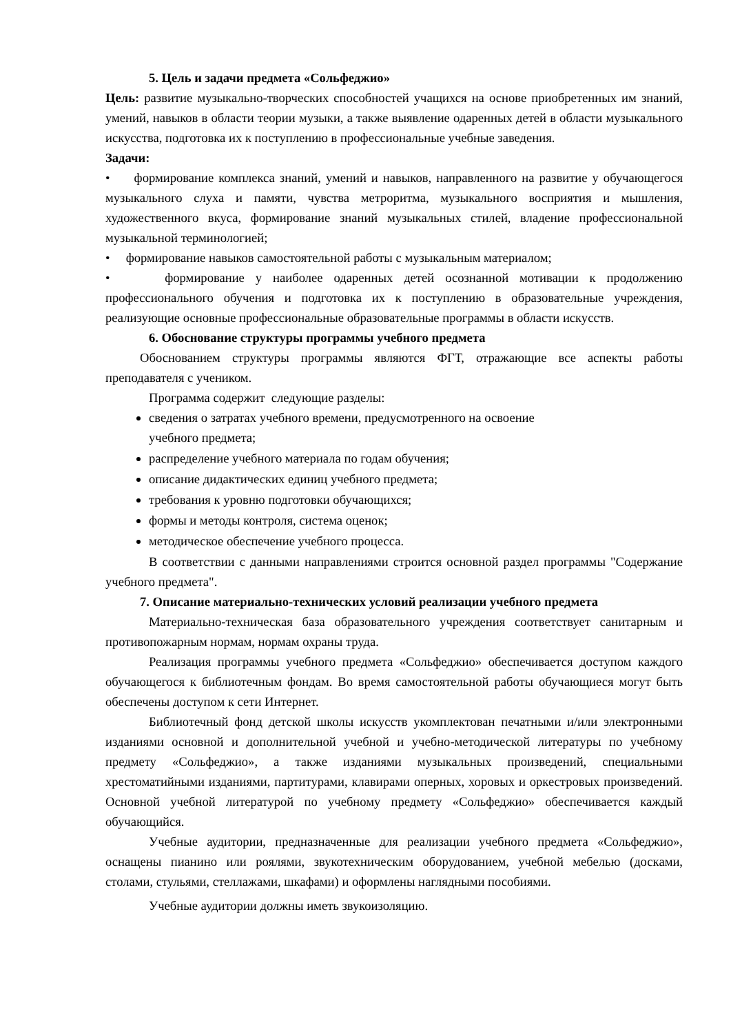5. Цель и задачи предмета «Сольфеджио»
Цель: развитие музыкально-творческих способностей учащихся на основе приобретенных им знаний, умений, навыков в области теории музыки, а также выявление одаренных детей в области музыкального искусства, подготовка их к поступлению в профессиональные учебные заведения.
Задачи:
• формирование комплекса знаний, умений и навыков, направленного на развитие у обучающегося музыкального слуха и памяти, чувства метроритма, музыкального восприятия и мышления, художественного вкуса, формирование знаний музыкальных стилей, владение профессиональной музыкальной терминологией;
• формирование навыков самостоятельной работы с музыкальным материалом;
• формирование у наиболее одаренных детей осознанной мотивации к продолжению профессионального обучения и подготовка их к поступлению в образовательные учреждения, реализующие основные профессиональные образовательные программы в области искусств.
6. Обоснование структуры программы учебного предмета
Обоснованием структуры программы являются ФГТ, отражающие все аспекты работы преподавателя с учеником.
Программа содержит следующие разделы:
сведения о затратах учебного времени, предусмотренного на освоение
учебного предмета;
распределение учебного материала по годам обучения;
описание дидактических единиц учебного предмета;
требования к уровню подготовки обучающихся;
формы и методы контроля, система оценок;
методическое обеспечение учебного процесса.
В соответствии с данными направлениями строится основной раздел программы "Содержание учебного предмета".
7. Описание материально-технических условий реализации учебного предмета
Материально-техническая база образовательного учреждения соответствует санитарным и противопожарным нормам, нормам охраны труда.
Реализация программы учебного предмета «Сольфеджио» обеспечивается доступом каждого обучающегося к библиотечным фондам. Во время самостоятельной работы обучающиеся могут быть обеспечены доступом к сети Интернет.
Библиотечный фонд детской школы искусств укомплектован печатными и/или электронными изданиями основной и дополнительной учебной и учебно-методической литературы по учебному предмету «Сольфеджио», а также изданиями музыкальных произведений, специальными хрестоматийными изданиями, партитурами, клавирами оперных, хоровых и оркестровых произведений. Основной учебной литературой по учебному предмету «Сольфеджио» обеспечивается каждый обучающийся.
Учебные аудитории, предназначенные для реализации учебного предмета «Сольфеджио», оснащены пианино или роялями, звукотехническим оборудованием, учебной мебелью (досками, столами, стульями, стеллажами, шкафами) и оформлены наглядными пособиями.
Учебные аудитории должны иметь звукоизоляцию.